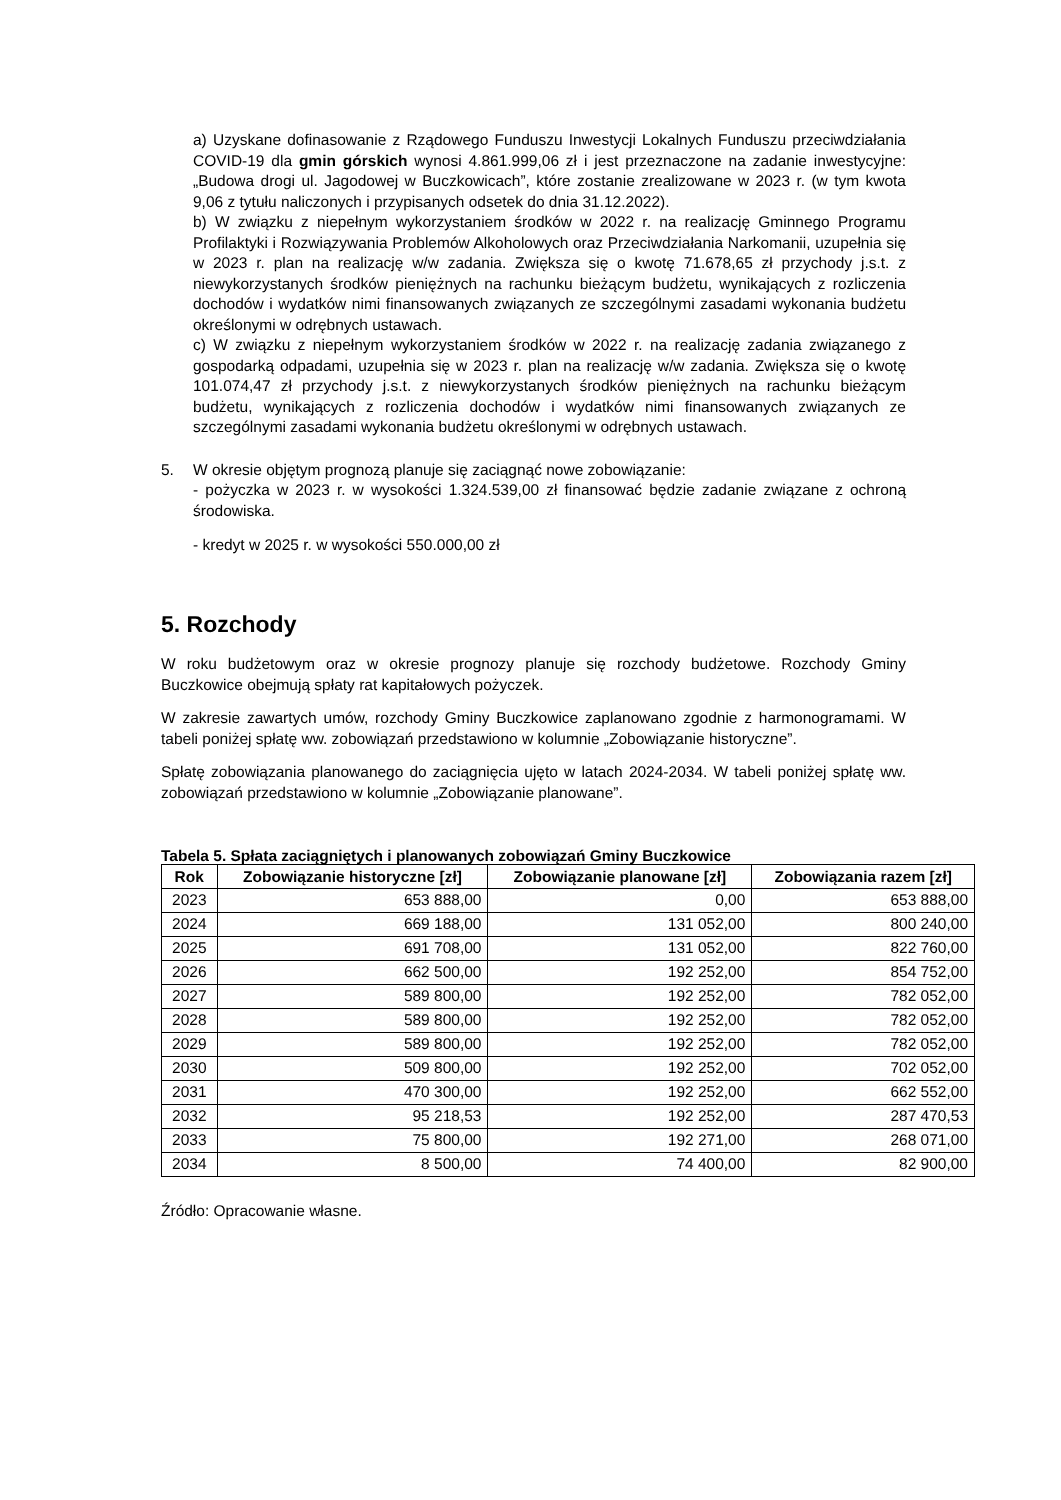a) Uzyskane dofinasowanie z Rządowego Funduszu Inwestycji Lokalnych Funduszu przeciwdziałania COVID-19 dla gmin górskich wynosi 4.861.999,06 zł i jest przeznaczone na zadanie inwestycyjne: „Budowa drogi ul. Jagodowej w Buczkowicach”, które zostanie zrealizowane w 2023 r. (w tym kwota 9,06 z tytułu naliczonych i przypisanych odsetek do dnia 31.12.2022).
b) W związku z niepełnym wykorzystaniem środków w 2022 r. na realizację Gminnego Programu Profilaktyki i Rozwiązywania Problemów Alkoholowych oraz Przeciwdziałania Narkomanii, uzupełnia się w 2023 r. plan na realizację w/w zadania. Zwiększa się o kwotę 71.678,65 zł przychody j.s.t. z niewykorzystanych środków pieniężnych na rachunku bieżącym budżetu, wynikających z rozliczenia dochodów i wydatków nimi finansowanych związanych ze szczególnymi zasadami wykonania budżetu określonymi w odrębnych ustawach.
c) W związku z niepełnym wykorzystaniem środków w 2022 r. na realizację zadania związanego z gospodarką odpadami, uzupełnia się w 2023 r. plan na realizację w/w zadania. Zwiększa się o kwotę 101.074,47 zł przychody j.s.t. z niewykorzystanych środków pieniężnych na rachunku bieżącym budżetu, wynikających z rozliczenia dochodów i wydatków nimi finansowanych związanych ze szczególnymi zasadami wykonania budżetu określonymi w odrębnych ustawach.
5. W okresie objętym prognozą planuje się zaciągnąć nowe zobowiązanie:
- pożyczka w 2023 r. w wysokości 1.324.539,00 zł finansować będzie zadanie związane z ochroną środowiska.
- kredyt w 2025 r. w wysokości 550.000,00 zł
5. Rozchody
W roku budżetowym oraz w okresie prognozy planuje się rozchody budżetowe. Rozchody Gminy Buczkowice obejmują spłaty rat kapitałowych pożyczek.
W zakresie zawartych umów, rozchody Gminy Buczkowice zaplanowano zgodnie z harmonogramami. W tabeli poniżej spłatę ww. zobowiązań przedstawiono w kolumnie „Zobowiązanie historyczne”.
Spłatę zobowiązania planowanego do zaciągnięcia ujęto w latach 2024-2034. W tabeli poniżej spłatę ww. zobowiązań przedstawiono w kolumnie „Zobowiązanie planowane”.
Tabela 5. Spłata zaciągniętych i planowanych zobowiązań Gminy Buczkowice
| Rok | Zobowiązanie historyczne [zł] | Zobowiązanie planowane [zł] | Zobowiązania razem [zł] |
| --- | --- | --- | --- |
| 2023 | 653 888,00 | 0,00 | 653 888,00 |
| 2024 | 669 188,00 | 131 052,00 | 800 240,00 |
| 2025 | 691 708,00 | 131 052,00 | 822 760,00 |
| 2026 | 662 500,00 | 192 252,00 | 854 752,00 |
| 2027 | 589 800,00 | 192 252,00 | 782 052,00 |
| 2028 | 589 800,00 | 192 252,00 | 782 052,00 |
| 2029 | 589 800,00 | 192 252,00 | 782 052,00 |
| 2030 | 509 800,00 | 192 252,00 | 702 052,00 |
| 2031 | 470 300,00 | 192 252,00 | 662 552,00 |
| 2032 | 95 218,53 | 192 252,00 | 287 470,53 |
| 2033 | 75 800,00 | 192 271,00 | 268 071,00 |
| 2034 | 8 500,00 | 74 400,00 | 82 900,00 |
Źródło: Opracowanie własne.